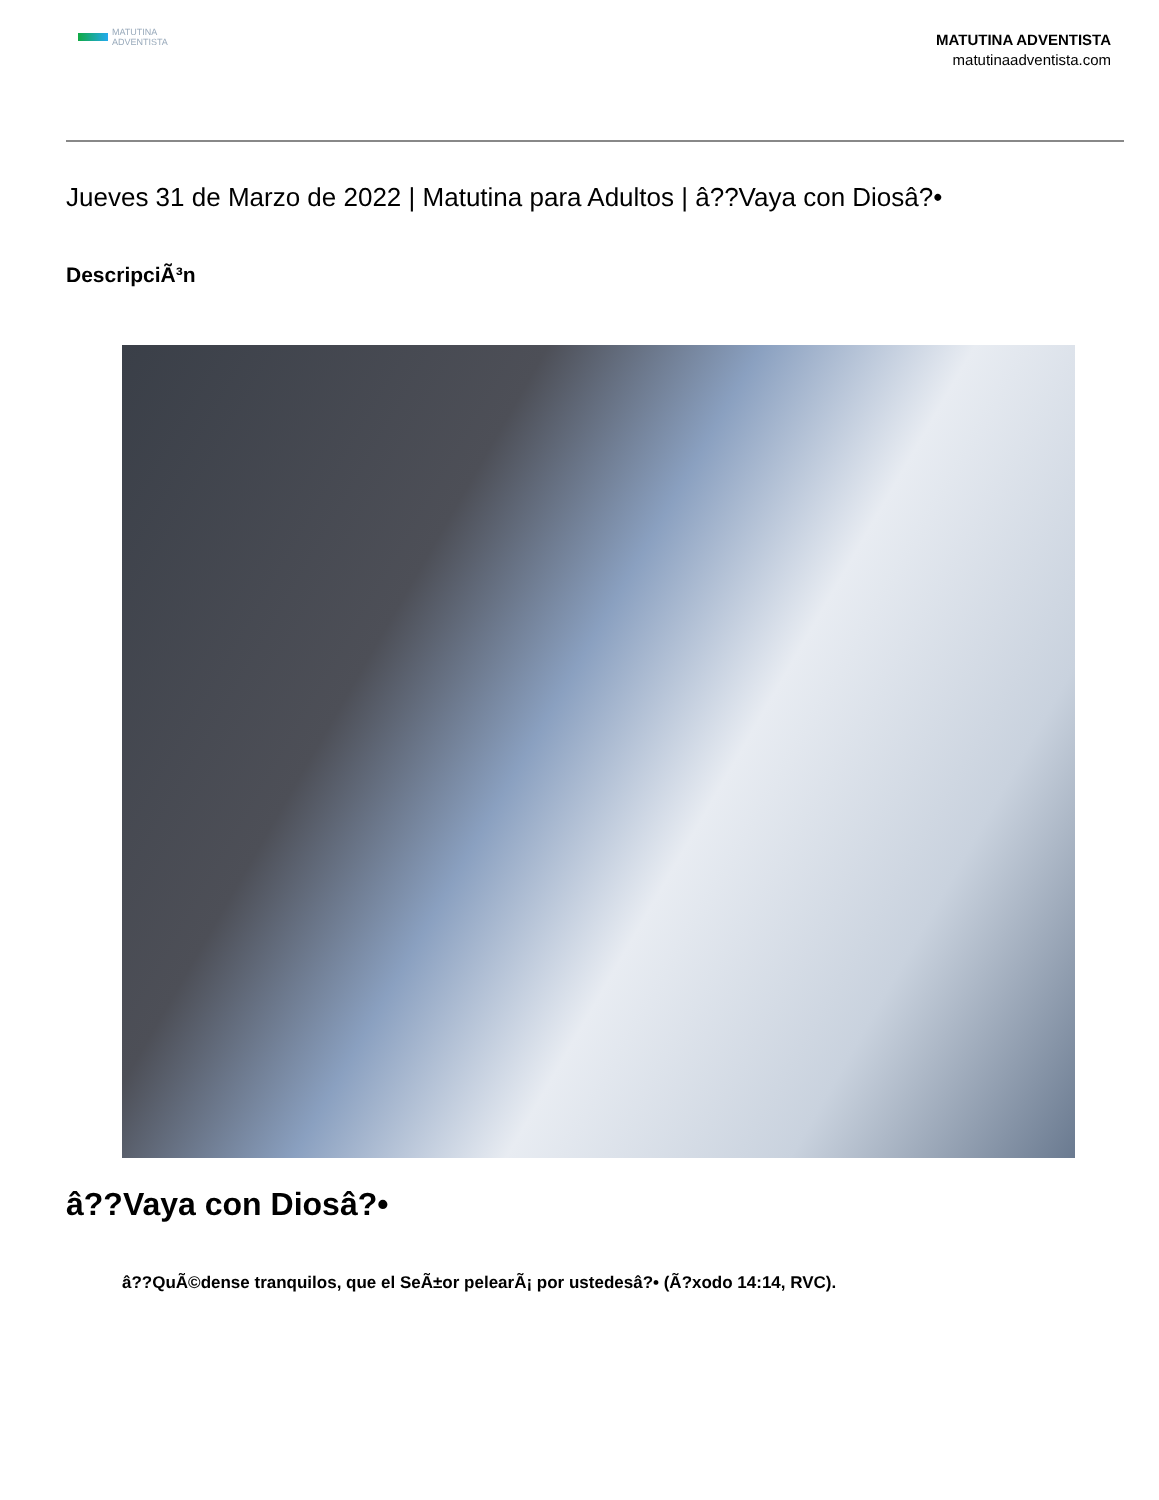MATUTINA
ADVENTISTA
MATUTINA ADVENTISTA
matutinaadventista.com
Jueves 31 de Marzo de 2022 | Matutina para Adultos | â??Vaya con Diosâ?•
DescripciÃ³n
â??Vaya con Diosâ?•
â??QuÃ©dense tranquilos, que el SeÃ±or pelearÃ¡ por ustedesâ?• (Ã?xodo 14:14, RVC).